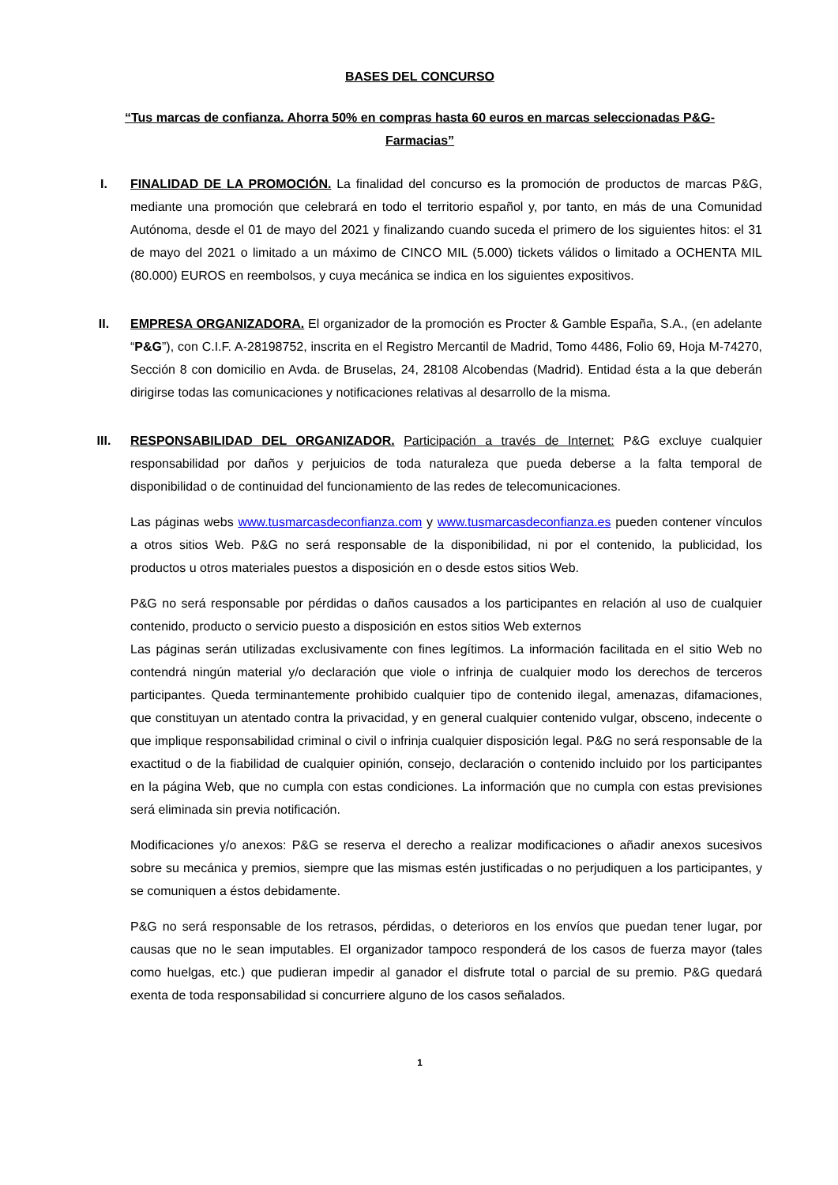BASES DEL CONCURSO
“Tus marcas de confianza. Ahorra 50% en compras hasta 60 euros en marcas seleccionadas P&G-
Farmacias”
I. FINALIDAD DE LA PROMOCIÓN. La finalidad del concurso es la promoción de productos de marcas P&G, mediante una promoción que celebrará en todo el territorio español y, por tanto, en más de una Comunidad Autónoma, desde el 01 de mayo del 2021 y finalizando cuando suceda el primero de los siguientes hitos: el 31 de mayo del 2021 o limitado a un máximo de CINCO MIL (5.000) tickets válidos o limitado a OCHENTA MIL (80.000) EUROS en reembolsos, y cuya mecánica se indica en los siguientes expositivos.
II. EMPRESA ORGANIZADORA. El organizador de la promoción es Procter & Gamble España, S.A., (en adelante “P&G”), con C.I.F. A-28198752, inscrita en el Registro Mercantil de Madrid, Tomo 4486, Folio 69, Hoja M-74270, Sección 8 con domicilio en Avda. de Bruselas, 24, 28108 Alcobendas (Madrid). Entidad ésta a la que deberán dirigirse todas las comunicaciones y notificaciones relativas al desarrollo de la misma.
III. RESPONSABILIDAD DEL ORGANIZADOR. Participación a través de Internet: P&G excluye cualquier responsabilidad por daños y perjuicios de toda naturaleza que pueda deberse a la falta temporal de disponibilidad o de continuidad del funcionamiento de las redes de telecomunicaciones.
Las páginas webs www.tusmarcasdeconfianza.com y www.tusmarcasdeconfianza.es pueden contener vínculos a otros sitios Web. P&G no será responsable de la disponibilidad, ni por el contenido, la publicidad, los productos u otros materiales puestos a disposición en o desde estos sitios Web.
P&G no será responsable por pérdidas o daños causados a los participantes en relación al uso de cualquier contenido, producto o servicio puesto a disposición en estos sitios Web externos
Las páginas serán utilizadas exclusivamente con fines legítimos. La información facilitada en el sitio Web no contendrá ningún material y/o declaración que viole o infrinja de cualquier modo los derechos de terceros participantes. Queda terminantemente prohibido cualquier tipo de contenido ilegal, amenazas, difamaciones, que constituyan un atentado contra la privacidad, y en general cualquier contenido vulgar, obsceno, indecente o que implique responsabilidad criminal o civil o infrinja cualquier disposición legal. P&G no será responsable de la exactitud o de la fiabilidad de cualquier opinión, consejo, declaración o contenido incluido por los participantes en la página Web, que no cumpla con estas condiciones. La información que no cumpla con estas previsiones será eliminada sin previa notificación.
Modificaciones y/o anexos: P&G se reserva el derecho a realizar modificaciones o añadir anexos sucesivos sobre su mecánica y premios, siempre que las mismas estén justificadas o no perjudiquen a los participantes, y se comuniquen a éstos debidamente.
P&G no será responsable de los retrasos, pérdidas, o deterioros en los envíos que puedan tener lugar, por causas que no le sean imputables. El organizador tampoco responderá de los casos de fuerza mayor (tales como huelgas, etc.) que pudieran impedir al ganador el disfrute total o parcial de su premio. P&G quedará exenta de toda responsabilidad si concurriere alguno de los casos señalados.
1